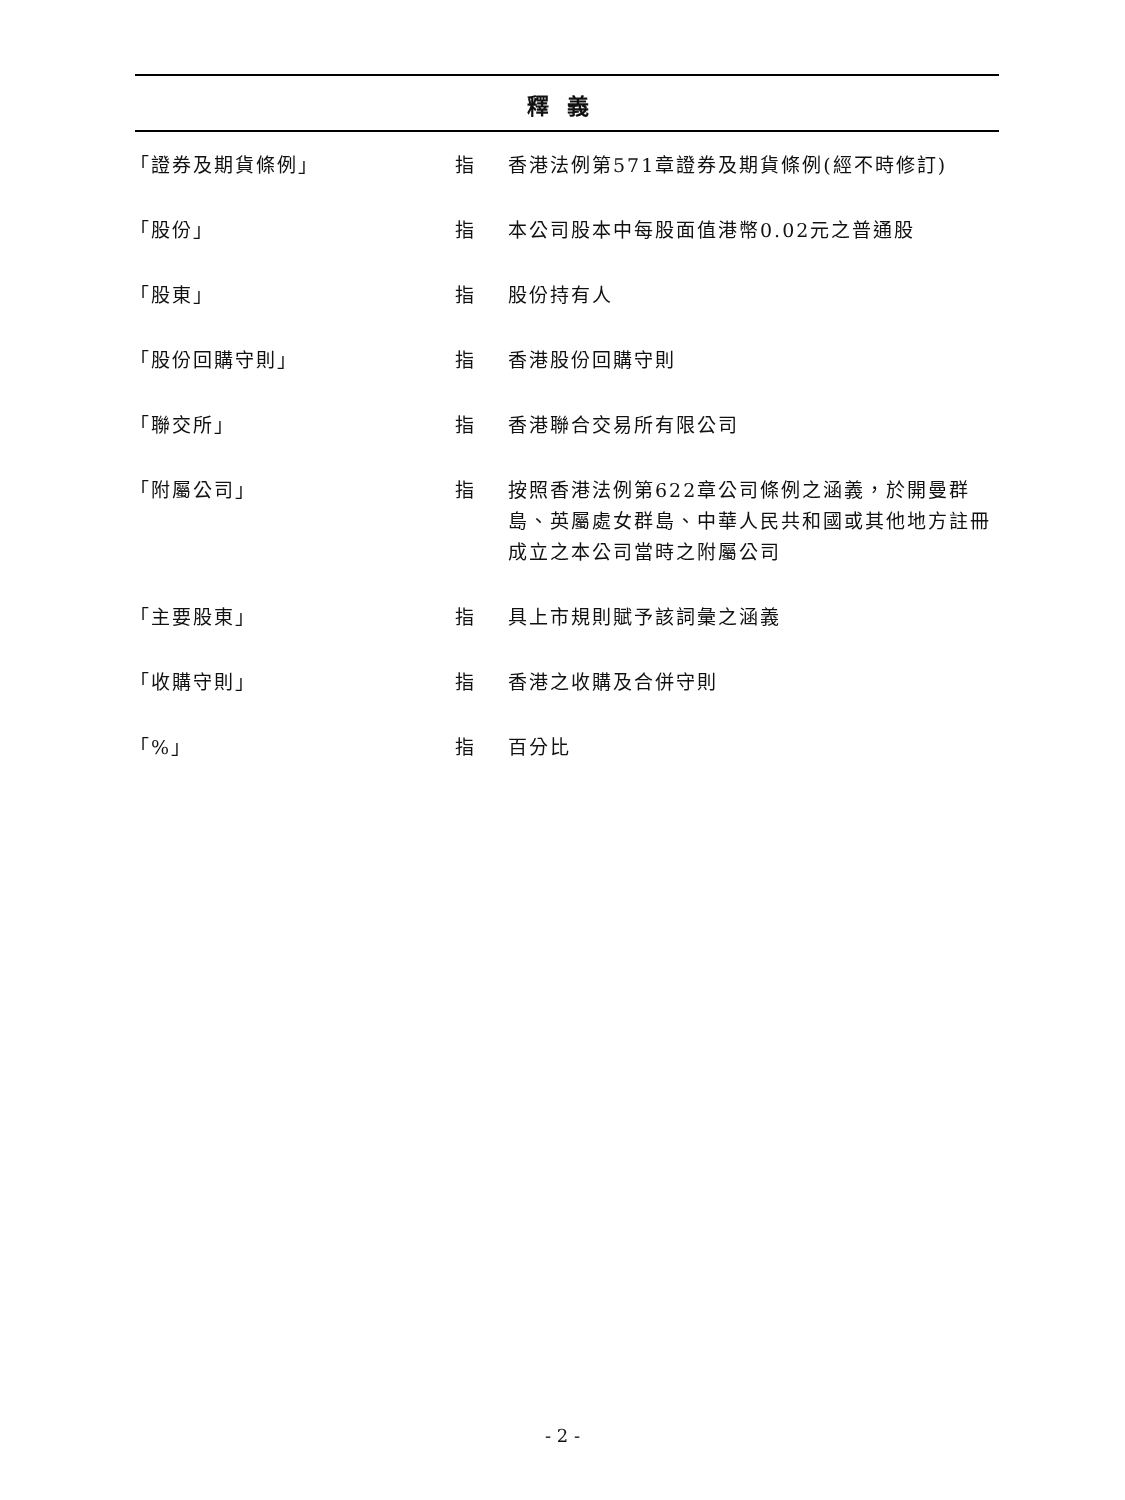釋義
| 「證券及期貨條例」 | 指 | 香港法例第571章證券及期貨條例(經不時修訂) |
| 「股份」 | 指 | 本公司股本中每股面值港幣0.02元之普通股 |
| 「股東」 | 指 | 股份持有人 |
| 「股份回購守則」 | 指 | 香港股份回購守則 |
| 「聯交所」 | 指 | 香港聯合交易所有限公司 |
| 「附屬公司」 | 指 | 按照香港法例第622章公司條例之涵義，於開曼群島、英屬處女群島、中華人民共和國或其他地方註冊成立之本公司當時之附屬公司 |
| 「主要股東」 | 指 | 具上市規則賦予該詞彙之涵義 |
| 「收購守則」 | 指 | 香港之收購及合併守則 |
| 「%」 | 指 | 百分比 |
- 2 -